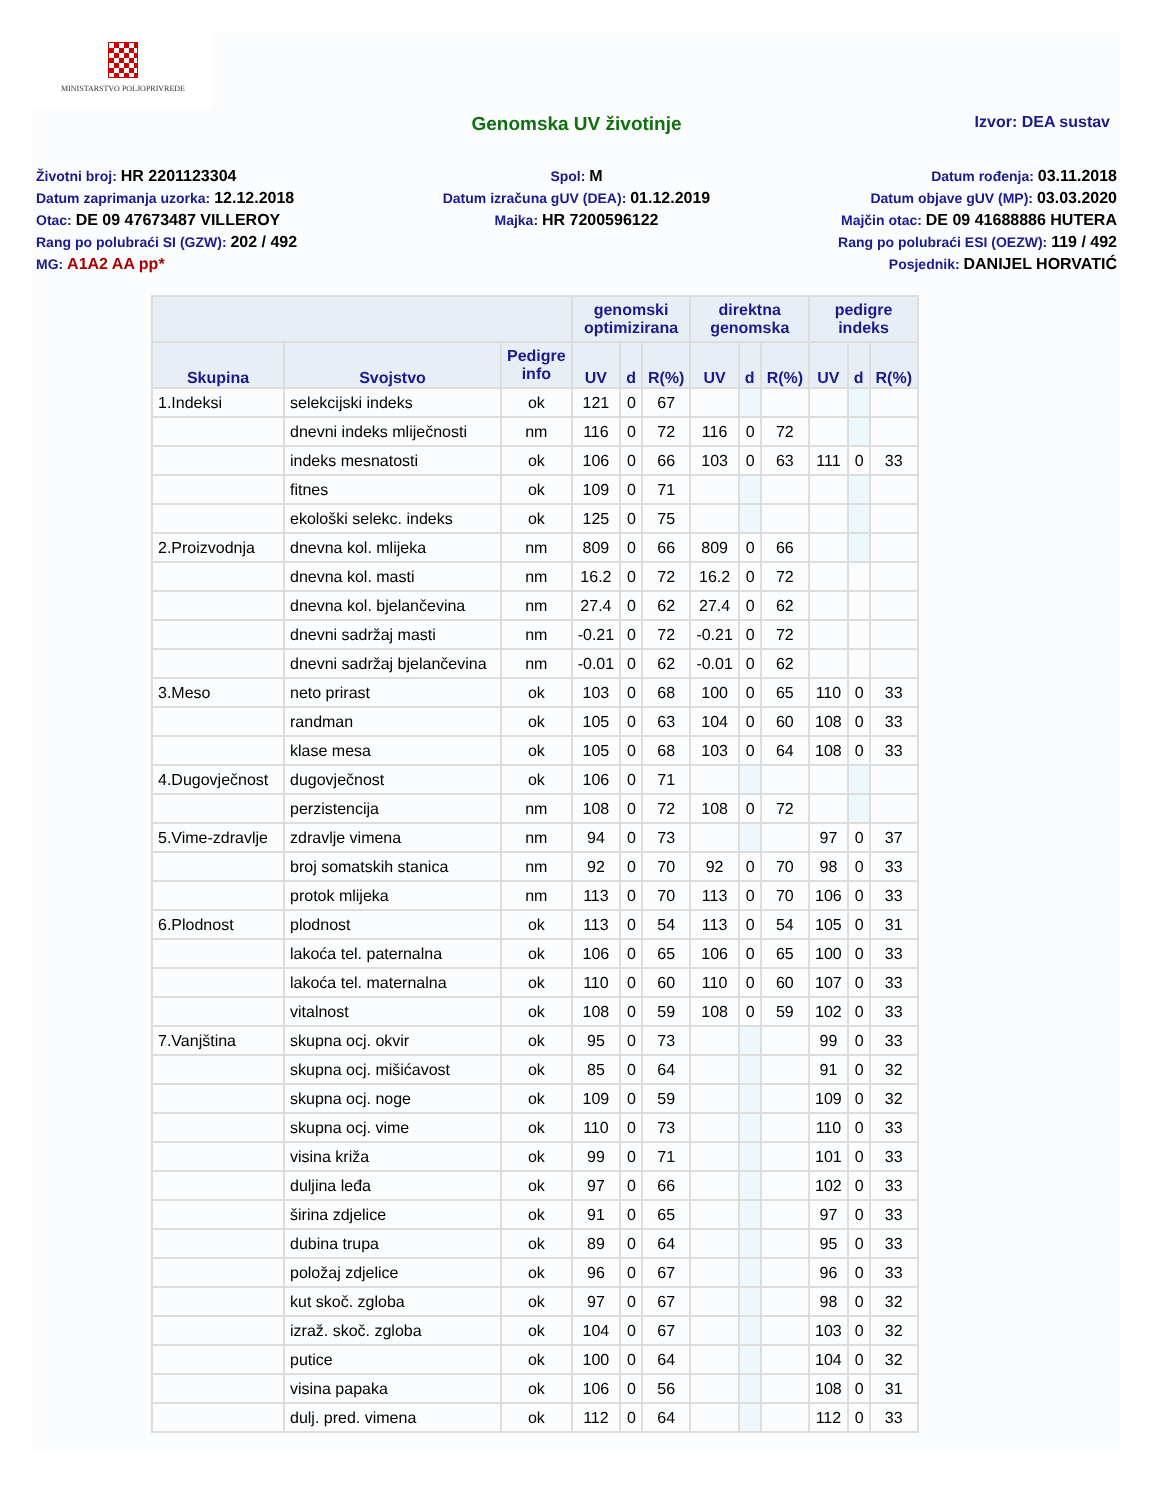MINISTARSTVO POLJOPRIVREDE
Genomska UV životinje
Izvor: DEA sustav
Životni broj: HR 2201123304
Datum zaprimanja uzorka: 12.12.2018
Otac: DE 09 47673487 VILLEROY
Rang po polubraći SI (GZW): 202 / 492
MG: A1A2 AA pp*
Spol: M
Datum izračuna gUV (DEA): 01.12.2019
Majka: HR 7200596122
Datum rođenja: 03.11.2018
Datum objave gUV (MP): 03.03.2020
Majčin otac: DE 09 41688886 HUTERA
Rang po polubraći ESI (OEZW): 119 / 492
Posjednik: DANIJEL HORVATIĆ
| | | | genomski optimizirana | | | direktna genomska | | | pedigre indeks | | |
| --- | --- | --- | --- | --- | --- | --- | --- | --- | --- | --- | --- |
| Skupina | Svojstvo | Pedigre info | UV | d | R(%) | UV | d | R(%) | UV | d | R(%) |
| 1.Indeksi | selekcijski indeks | ok | 121 | 0 | 67 | | | | | | |
| | dnevni indeks mliječnosti | nm | 116 | 0 | 72 | 116 | 0 | 72 | | | |
| | indeks mesnatosti | ok | 106 | 0 | 66 | 103 | 0 | 63 | 111 | 0 | 33 |
| | fitnes | ok | 109 | 0 | 71 | | | | | | |
| | ekološki selekc. indeks | ok | 125 | 0 | 75 | | | | | | |
| 2.Proizvodnja | dnevna kol. mlijeka | nm | 809 | 0 | 66 | 809 | 0 | 66 | | | |
| | dnevna kol. masti | nm | 16.2 | 0 | 72 | 16.2 | 0 | 72 | | | |
| | dnevna kol. bjelančevina | nm | 27.4 | 0 | 62 | 27.4 | 0 | 62 | | | |
| | dnevni sadržaj masti | nm | -0.21 | 0 | 72 | -0.21 | 0 | 72 | | | |
| | dnevni sadržaj bjelančevina | nm | -0.01 | 0 | 62 | -0.01 | 0 | 62 | | | |
| 3.Meso | neto prirast | ok | 103 | 0 | 68 | 100 | 0 | 65 | 110 | 0 | 33 |
| | randman | ok | 105 | 0 | 63 | 104 | 0 | 60 | 108 | 0 | 33 |
| | klase mesa | ok | 105 | 0 | 68 | 103 | 0 | 64 | 108 | 0 | 33 |
| 4.Dugovječnost | dugovječnost | ok | 106 | 0 | 71 | | | | | | |
| | perzistencija | nm | 108 | 0 | 72 | 108 | 0 | 72 | | | |
| 5.Vime-zdravlje | zdravlje vimena | nm | 94 | 0 | 73 | | | | 97 | 0 | 37 |
| | broj somatskih stanica | nm | 92 | 0 | 70 | 92 | 0 | 70 | 98 | 0 | 33 |
| | protok mlijeka | nm | 113 | 0 | 70 | 113 | 0 | 70 | 106 | 0 | 33 |
| 6.Plodnost | plodnost | ok | 113 | 0 | 54 | 113 | 0 | 54 | 105 | 0 | 31 |
| | lakoća tel. paternalna | ok | 106 | 0 | 65 | 106 | 0 | 65 | 100 | 0 | 33 |
| | lakoća tel. maternalna | ok | 110 | 0 | 60 | 110 | 0 | 60 | 107 | 0 | 33 |
| | vitalnost | ok | 108 | 0 | 59 | 108 | 0 | 59 | 102 | 0 | 33 |
| 7.Vanjština | skupna ocj. okvir | ok | 95 | 0 | 73 | | | | 99 | 0 | 33 |
| | skupna ocj. mišićavost | ok | 85 | 0 | 64 | | | | 91 | 0 | 32 |
| | skupna ocj. noge | ok | 109 | 0 | 59 | | | | 109 | 0 | 32 |
| | skupna ocj. vime | ok | 110 | 0 | 73 | | | | 110 | 0 | 33 |
| | visina križa | ok | 99 | 0 | 71 | | | | 101 | 0 | 33 |
| | duljina leđa | ok | 97 | 0 | 66 | | | | 102 | 0 | 33 |
| | širina zdjelice | ok | 91 | 0 | 65 | | | | 97 | 0 | 33 |
| | dubina trupa | ok | 89 | 0 | 64 | | | | 95 | 0 | 33 |
| | položaj zdjelice | ok | 96 | 0 | 67 | | | | 96 | 0 | 33 |
| | kut skoč. zgloba | ok | 97 | 0 | 67 | | | | 98 | 0 | 32 |
| | izraž. skoč. zgloba | ok | 104 | 0 | 67 | | | | 103 | 0 | 32 |
| | putice | ok | 100 | 0 | 64 | | | | 104 | 0 | 32 |
| | visina papaka | ok | 106 | 0 | 56 | | | | 108 | 0 | 31 |
| | dulj. pred. vimena | ok | 112 | 0 | 64 | | | | 112 | 0 | 33 |